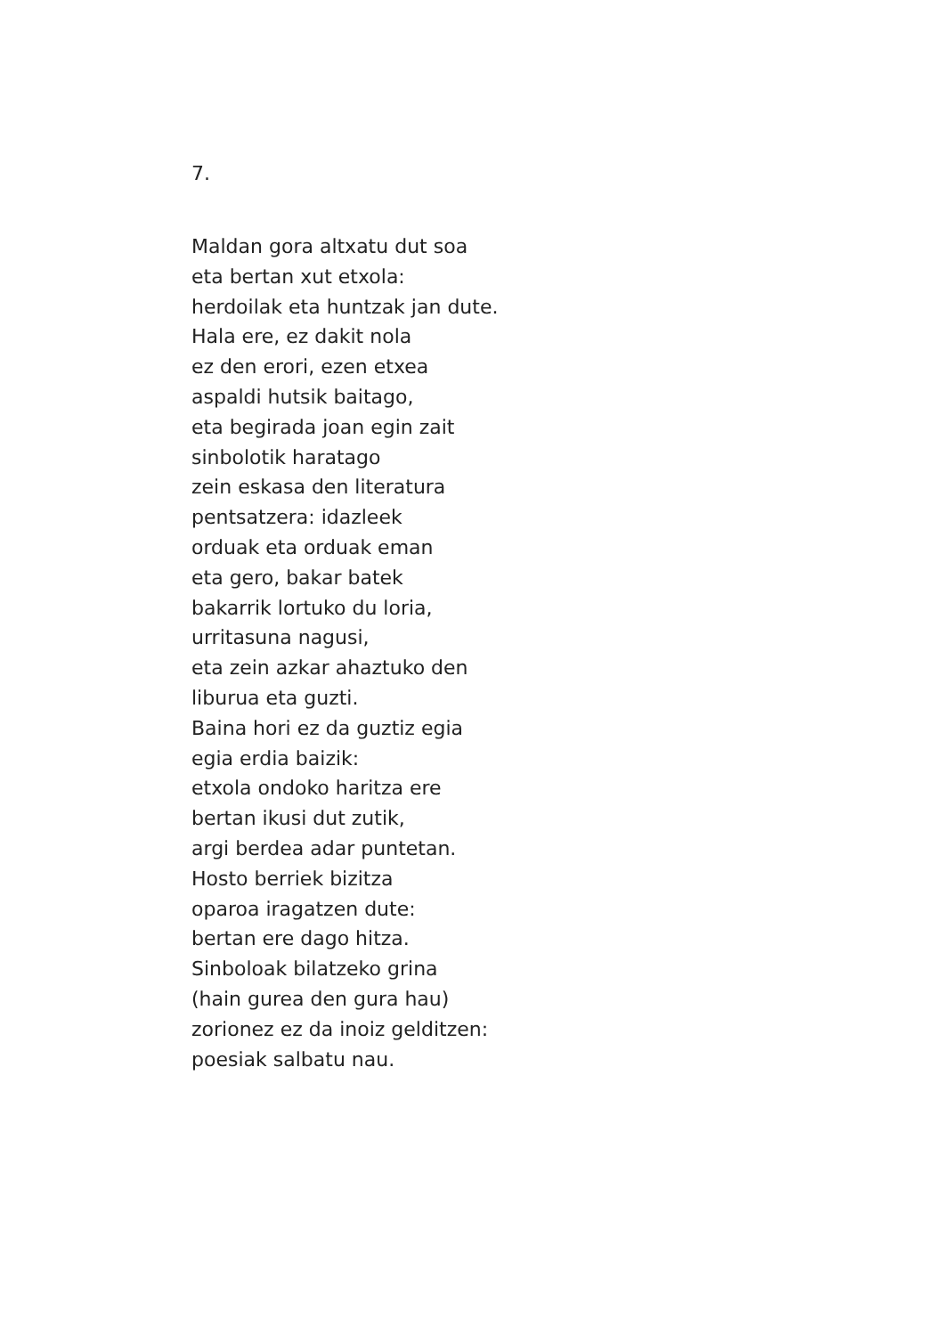7.
Maldan gora altxatu dut soa
eta bertan xut etxola:
herdoilak eta huntzak jan dute.
Hala ere, ez dakit nola
ez den erori, ezen etxea
aspaldi hutsik baitago,
eta begirada joan egin zait
sinbolotik haratago
zein eskasa den literatura
pentsatzera: idazleek
orduak eta orduak eman
eta gero, bakar batek
bakarrik lortuko du loria,
urritasuna nagusi,
eta zein azkar ahaztuko den
liburua eta guzti.
Baina hori ez da guztiz egia
egia erdia baizik:
etxola ondoko haritza ere
bertan ikusi dut zutik,
argi berdea adar puntetan.
Hosto berriek bizitza
oparoa iragatzen dute:
bertan ere dago hitza.
Sinboloak bilatzeko grina
(hain gurea den gura hau)
zorionez ez da inoiz gelditzen:
poesiak salbatu nau.